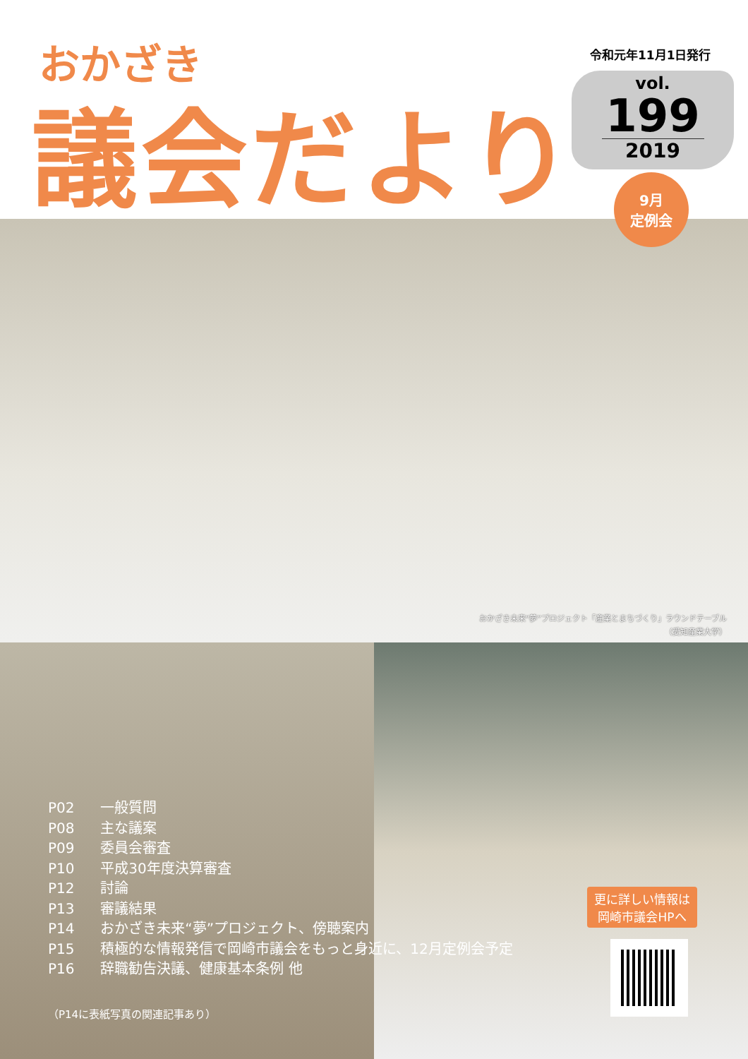おかざき
議会だより
令和元年11月1日発行
vol.
199
2019
9月
定例会
おかざき未来“夢”プロジェクト「産業とまちづくり」ラウンドテーブル
（愛知産業大学）
更に詳しい情報は
岡崎市議会HPへ
P02 一般質問
P08 主な議案
P09 委員会審査
P10 平成30年度決算審査
P12 討論
P13 審議結果
P14 おかざき未来“夢”プロジェクト、傍聴案内
P15 積極的な情報発信で岡崎市議会をもっと身近に、12月定例会予定
P16 辞職勧告決議、健康基本条例 他
（P14に表紙写真の関連記事あり）